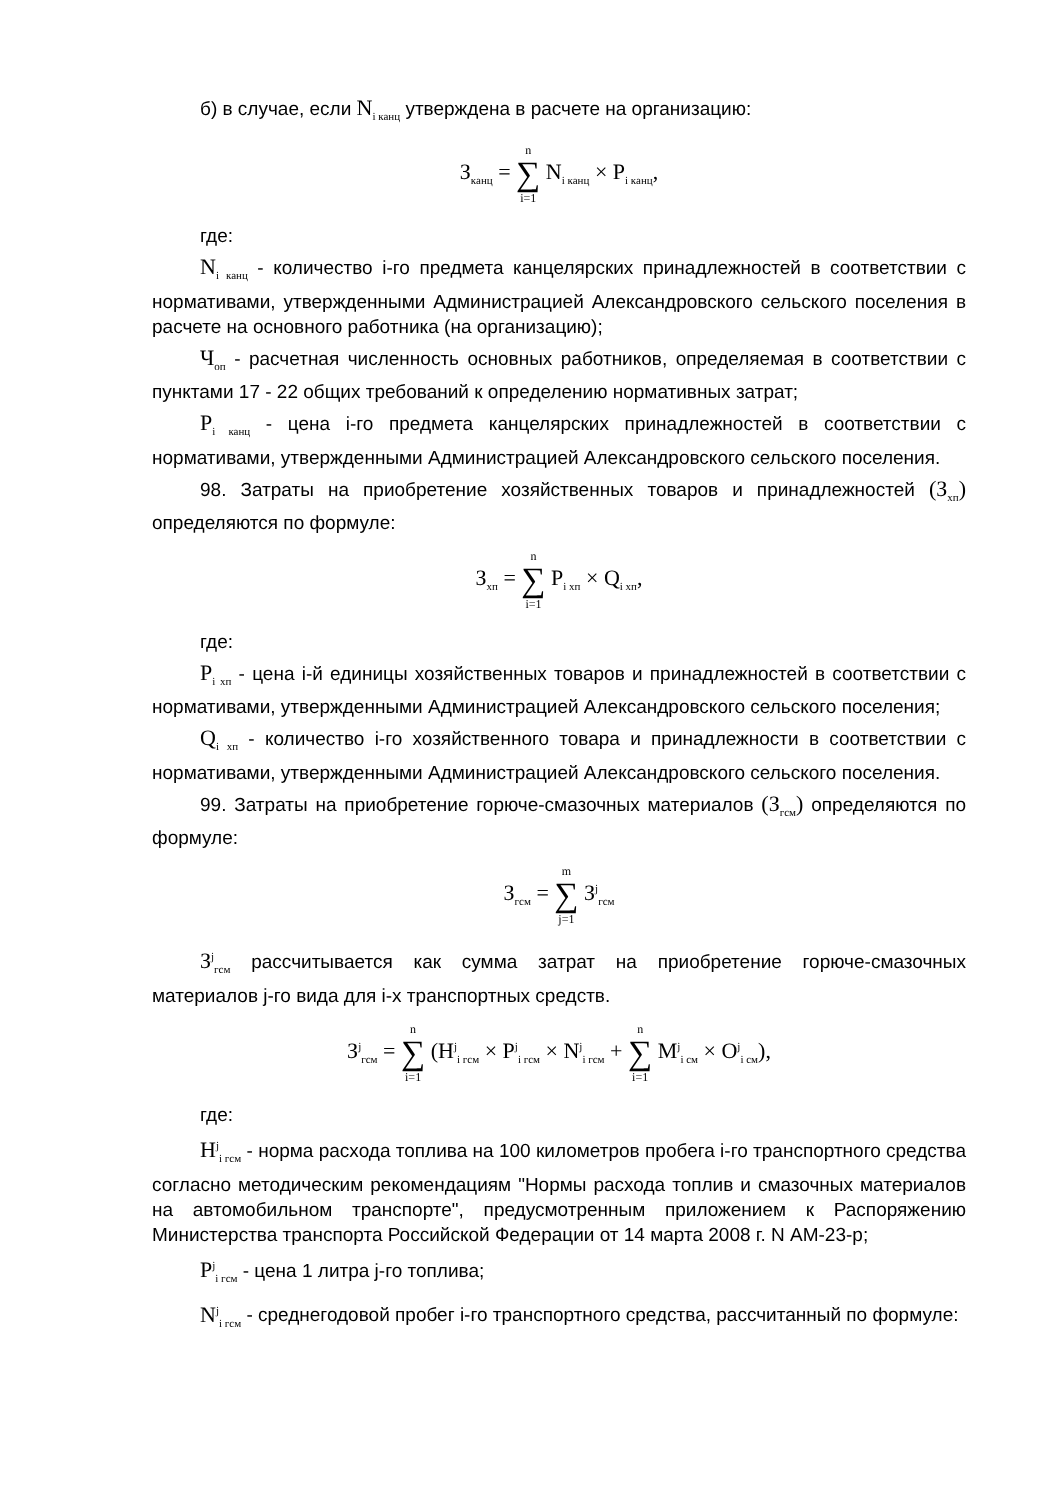б) в случае, если N<sub>i канц</sub> утверждена в расчете на организацию:
З<sub>канц</sub> = n ∑ i=1 N<sub>i канц</sub> × P<sub>i канц</sub>,
где:
N<sub>i канц</sub> - количество i-го предмета канцелярских принадлежностей в соответствии с нормативами, утвержденными Администрацией Александровского сельского поселения в расчете на основного работника (на организацию);
Ч<sub>оп</sub> - расчетная численность основных работников, определяемая в соответствии с пунктами 17 - 22 общих требований к определению нормативных затрат;
P<sub>i канц</sub> - цена i-го предмета канцелярских принадлежностей в соответствии с нормативами, утвержденными Администрацией Александровского сельского поселения.
98. Затраты на приобретение хозяйственных товаров и принадлежностей (З<sub>хп</sub>) определяются по формуле:
З<sub>хп</sub> = n ∑ i=1 P<sub>i хп</sub> × Q<sub>i хп</sub>,
где:
P<sub>i хп</sub> - цена i-й единицы хозяйственных товаров и принадлежностей в соответствии с нормативами, утвержденными Администрацией Александровского сельского поселения;
Q<sub>i хп</sub> - количество i-го хозяйственного товара и принадлежности в соответствии с нормативами, утвержденными Администрацией Александровского сельского поселения.
99. Затраты на приобретение горюче-смазочных материалов (З<sub>гсм</sub>) определяются по формуле:
З<sub>гсм</sub> = m ∑ j=1 З<sup>j</sup><sub>гсм</sub>
З<sup>j</sup><sub>гсм</sub> рассчитывается как сумма затрат на приобретение горюче-смазочных материалов j-го вида для i-х транспортных средств.
З<sup>j</sup><sub>гсм</sub> = n ∑ i=1 (H<sup>j</sup><sub>i гсм</sub> × P<sup>j</sup><sub>i гсм</sub> × N<sup>j</sup><sub>i гсм</sub> + n ∑ i=1 M<sup>j</sup><sub>i см</sub> × O<sup>j</sup><sub>i см</sub>),
где:
H<sup>j</sup><sub>i гсм</sub> - норма расхода топлива на 100 километров пробега i-го транспортного средства согласно методическим рекомендациям "Нормы расхода топлив и смазочных материалов на автомобильном транспорте", предусмотренным приложением к Распоряжению Министерства транспорта Российской Федерации от 14 марта 2008 г. N АМ-23-р;
P<sup>j</sup><sub>i гсм</sub> - цена 1 литра j-го топлива;
N<sup>j</sup><sub>i гсм</sub> - среднегодовой пробег i-го транспортного средства, рассчитанный по формуле: